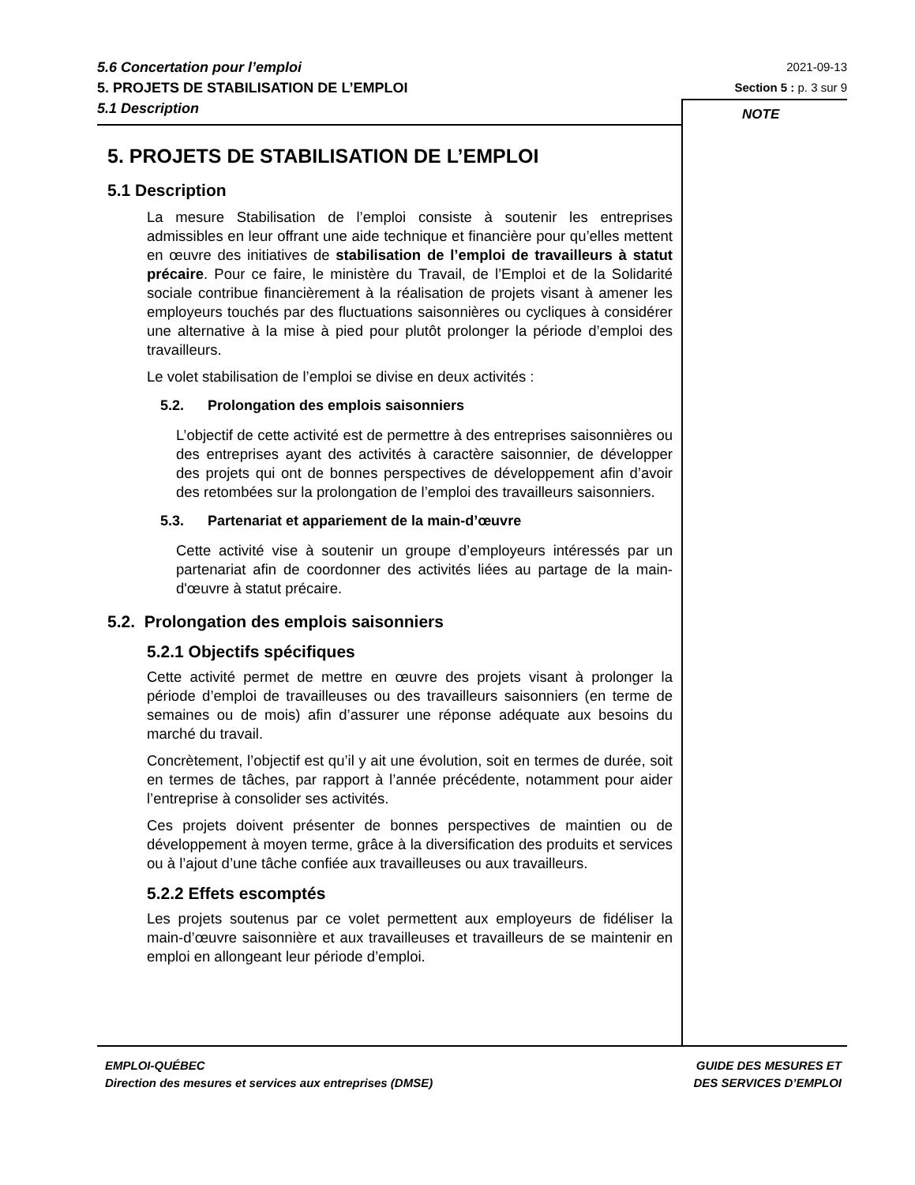5.6 Concertation pour l’emploi
5. PROJETS DE STABILISATION DE L’EMPLOI
5.1 Description
2021-09-13
Section 5 : p. 3 sur 9
NOTE
5. PROJETS DE STABILISATION DE L’EMPLOI
5.1 Description
La mesure Stabilisation de l’emploi consiste à soutenir les entreprises admissibles en leur offrant une aide technique et financière pour qu’elles mettent en œuvre des initiatives de stabilisation de l’emploi de travailleurs à statut précaire. Pour ce faire, le ministère du Travail, de l’Emploi et de la Solidarité sociale contribue financièrement à la réalisation de projets visant à amener les employeurs touchés par des fluctuations saisonnières ou cycliques à considérer une alternative à la mise à pied pour plutôt prolonger la période d’emploi des travailleurs.
Le volet stabilisation de l’emploi se divise en deux activités :
5.2. Prolongation des emplois saisonniers
L’objectif de cette activité est de permettre à des entreprises saisonnières ou des entreprises ayant des activités à caractère saisonnier, de développer des projets qui ont de bonnes perspectives de développement afin d’avoir des retombées sur la prolongation de l’emploi des travailleurs saisonniers.
5.3. Partenariat et appariement de la main-d’œuvre
Cette activité vise à soutenir un groupe d’employeurs intéressés par un partenariat afin de coordonner des activités liées au partage de la main-d'œuvre à statut précaire.
5.2. Prolongation des emplois saisonniers
5.2.1 Objectifs spécifiques
Cette activité permet de mettre en œuvre des projets visant à prolonger la période d’emploi de travailleuses ou des travailleurs saisonniers (en terme de semaines ou de mois) afin d’assurer une réponse adéquate aux besoins du marché du travail.
Concrètement, l’objectif est qu’il y ait une évolution, soit en termes de durée, soit en termes de tâches, par rapport à l’année précédente, notamment pour aider l’entreprise à consolider ses activités.
Ces projets doivent présenter de bonnes perspectives de maintien ou de développement à moyen terme, grâce à la diversification des produits et services ou à l’ajout d’une tâche confiée aux travailleuses ou aux travailleurs.
5.2.2 Effets escomptés
Les projets soutenus par ce volet permettent aux employeurs de fidéliser la main-d’œuvre saisonnière et aux travailleuses et travailleurs de se maintenir en emploi en allongeant leur période d’emploi.
EMPLOI-QUÉBEC
Direction des mesures et services aux entreprises (DMSE)
GUIDE DES MESURES ET
DES SERVICES D’EMPLOI